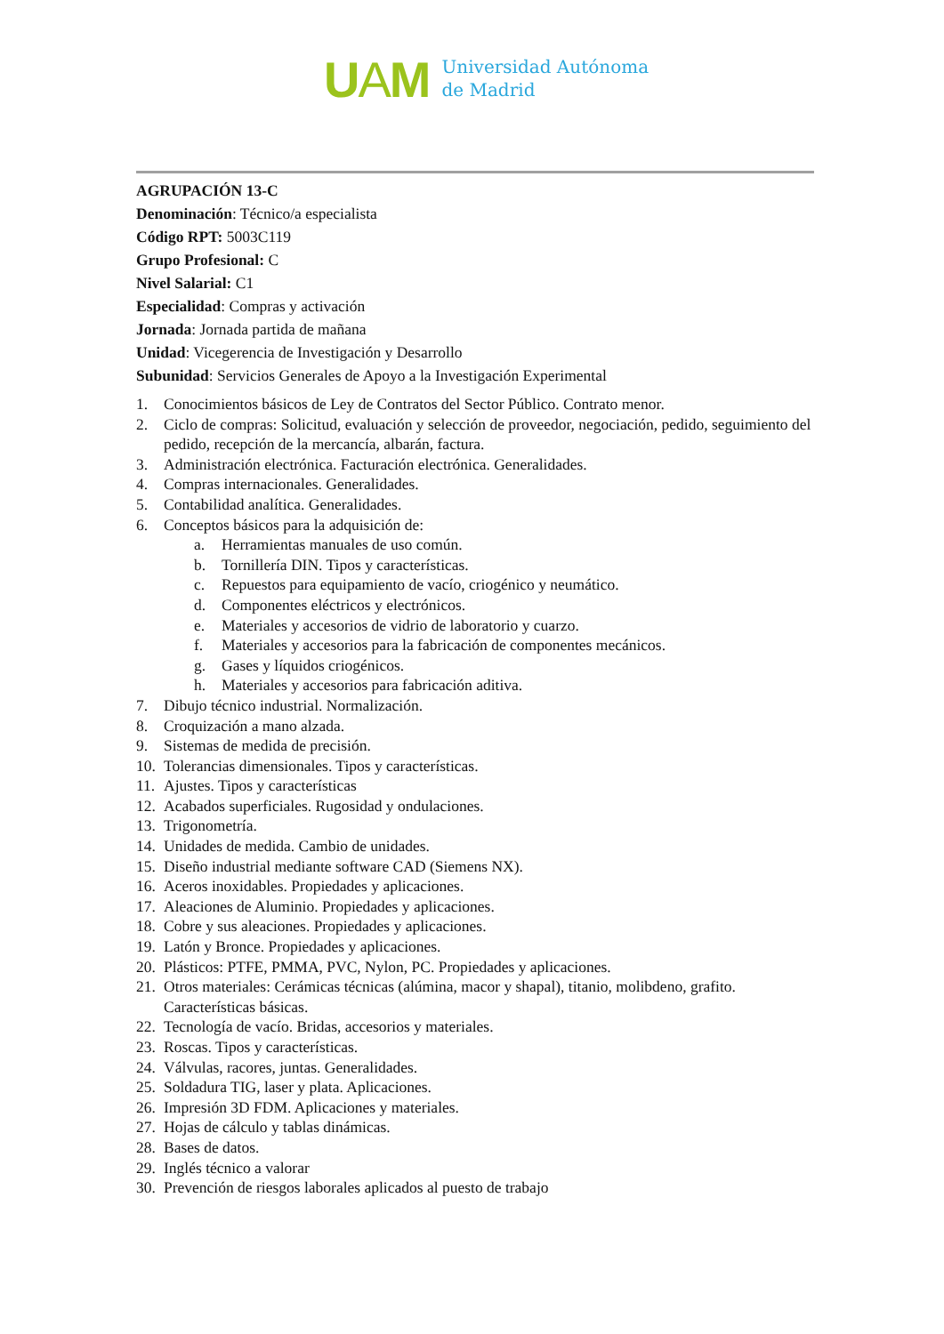UAM
Universidad Autónoma
de Madrid
AGRUPACIÓN 13-C
Denominación: Técnico/a especialista
Código RPT: 5003C119
Grupo Profesional: C
Nivel Salarial: C1
Especialidad: Compras y activación
Jornada: Jornada partida de mañana
Unidad: Vicegerencia de Investigación y Desarrollo
Subunidad: Servicios Generales de Apoyo a la Investigación Experimental
1. Conocimientos básicos de Ley de Contratos del Sector Público. Contrato menor.
2. Ciclo de compras: Solicitud, evaluación y selección de proveedor, negociación, pedido, seguimiento del pedido, recepción de la mercancía, albarán, factura.
3. Administración electrónica. Facturación electrónica. Generalidades.
4. Compras internacionales. Generalidades.
5. Contabilidad analítica. Generalidades.
6. Conceptos básicos para la adquisición de:
a. Herramientas manuales de uso común.
b. Tornillería DIN. Tipos y características.
c. Repuestos para equipamiento de vacío, criogénico y neumático.
d. Componentes eléctricos y electrónicos.
e. Materiales y accesorios de vidrio de laboratorio y cuarzo.
f. Materiales y accesorios para la fabricación de componentes mecánicos.
g. Gases y líquidos criogénicos.
h. Materiales y accesorios para fabricación aditiva.
7. Dibujo técnico industrial. Normalización.
8. Croquización a mano alzada.
9. Sistemas de medida de precisión.
10. Tolerancias dimensionales. Tipos y características.
11. Ajustes. Tipos y características
12. Acabados superficiales. Rugosidad y ondulaciones.
13. Trigonometría.
14. Unidades de medida. Cambio de unidades.
15. Diseño industrial mediante software CAD (Siemens NX).
16. Aceros inoxidables. Propiedades y aplicaciones.
17. Aleaciones de Aluminio. Propiedades y aplicaciones.
18. Cobre y sus aleaciones. Propiedades y aplicaciones.
19. Latón y Bronce. Propiedades y aplicaciones.
20. Plásticos: PTFE, PMMA, PVC, Nylon, PC. Propiedades y aplicaciones.
21. Otros materiales: Cerámicas técnicas (alúmina, macor y shapal), titanio, molibdeno, grafito. Características básicas.
22. Tecnología de vacío. Bridas, accesorios y materiales.
23. Roscas. Tipos y características.
24. Válvulas, racores, juntas. Generalidades.
25. Soldadura TIG, laser y plata. Aplicaciones.
26. Impresión 3D FDM. Aplicaciones y materiales.
27. Hojas de cálculo y tablas dinámicas.
28. Bases de datos.
29. Inglés técnico a valorar
30. Prevención de riesgos laborales aplicados al puesto de trabajo